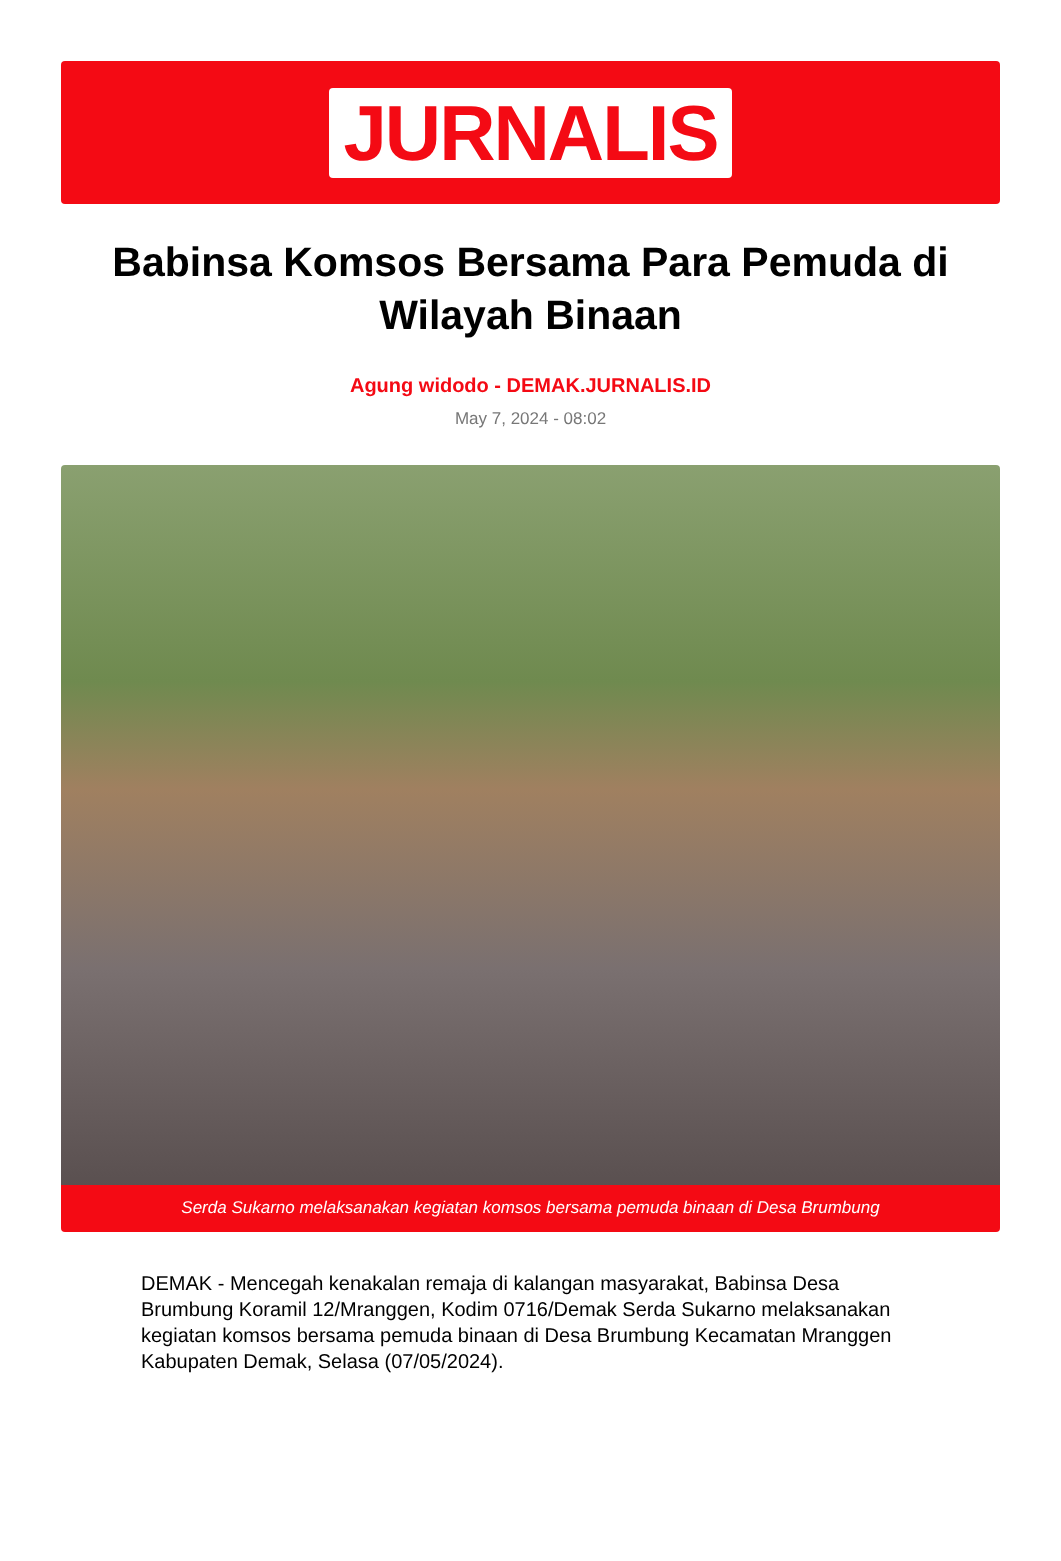JURNALIS
Babinsa Komsos Bersama Para Pemuda di Wilayah Binaan
Agung widodo - DEMAK.JURNALIS.ID
May 7, 2024 - 08:02
Serda Sukarno melaksanakan kegiatan komsos bersama pemuda binaan di Desa Brumbung
DEMAK - Mencegah kenakalan remaja di kalangan masyarakat, Babinsa Desa Brumbung Koramil 12/Mranggen, Kodim 0716/Demak Serda Sukarno melaksanakan kegiatan komsos bersama pemuda binaan di Desa Brumbung Kecamatan Mranggen Kabupaten Demak, Selasa (07/05/2024).